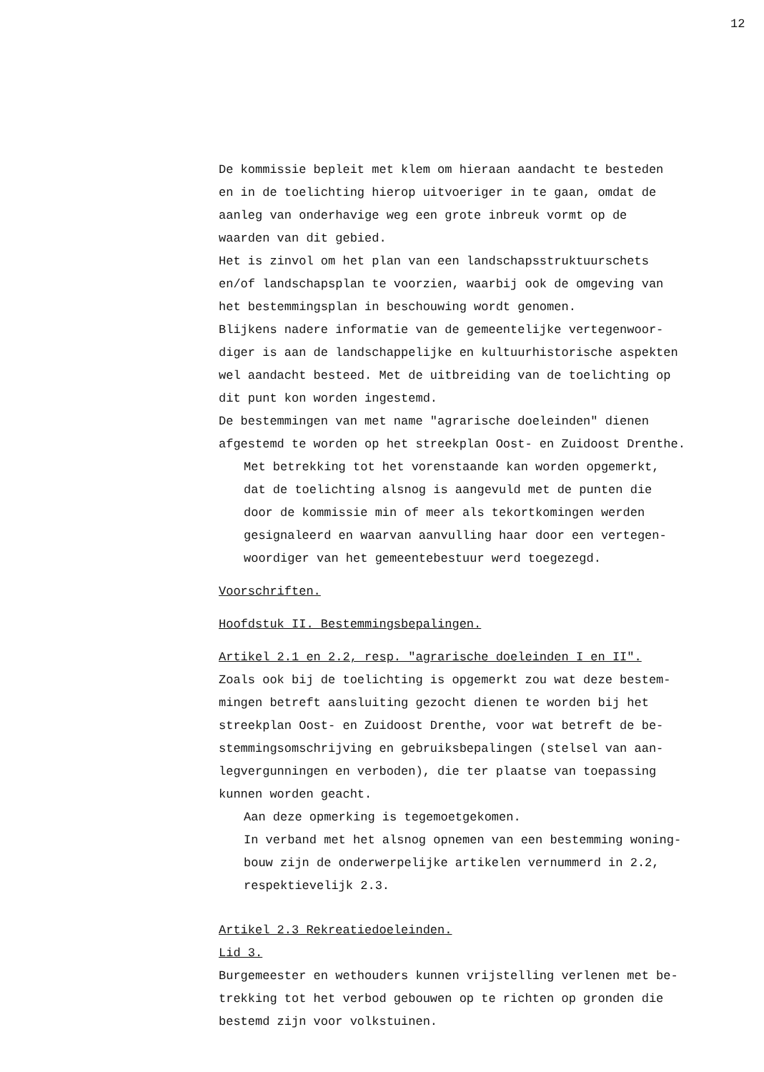12
De kommissie bepleit met klem om hieraan aandacht te besteden
en in de toelichting hierop uitvoeriger in te gaan, omdat de
aanleg van onderhavige weg een grote inbreuk vormt op de
waarden van dit gebied.
Het is zinvol om het plan van een landschapsstruktuurschets
en/of landschapsplan te voorzien, waarbij ook de omgeving van
het bestemmingsplan in beschouwing wordt genomen.
Blijkens nadere informatie van de gemeentelijke vertegenwoor-
diger is aan de landschappelijke en kultuurhistorische aspekten
wel aandacht besteed. Met de uitbreiding van de toelichting op
dit punt kon worden ingestemd.
De bestemmingen van met name "agrarische doeleinden" dienen
afgestemd te worden op het streekplan Oost- en Zuidoost Drenthe.
Met betrekking tot het vorenstaande kan worden opgemerkt,
dat de toelichting alsnog is aangevuld met de punten die
door de kommissie min of meer als tekortkomingen werden
gesignaleerd en waarvan aanvulling haar door een vertegen-
woordiger van het gemeentebestuur werd toegezegd.
Voorschriften.
Hoofdstuk II. Bestemmingsbepalingen.
Artikel 2.1 en 2.2, resp. "agrarische doeleinden I en II".
Zoals ook bij de toelichting is opgemerkt zou wat deze bestem-
mingen betreft aansluiting gezocht dienen te worden bij het
streekplan Oost- en Zuidoost Drenthe, voor wat betreft de be-
stemmingsomschrijving en gebruiksbepalingen (stelsel van aan-
legvergunningen en verboden), die ter plaatse van toepassing
kunnen worden geacht.
Aan deze opmerking is tegemoetgekomen.
In verband met het alsnog opnemen van een bestemming woning-
bouw zijn de onderwerpelijke artikelen vernummerd in 2.2,
respektievelijk 2.3.
Artikel 2.3 Rekreatiedoeleinden.
Lid 3.
Burgemeester en wethouders kunnen vrijstelling verlenen met be-
trekking tot het verbod gebouwen op te richten op gronden die
bestemd zijn voor volkstuinen.